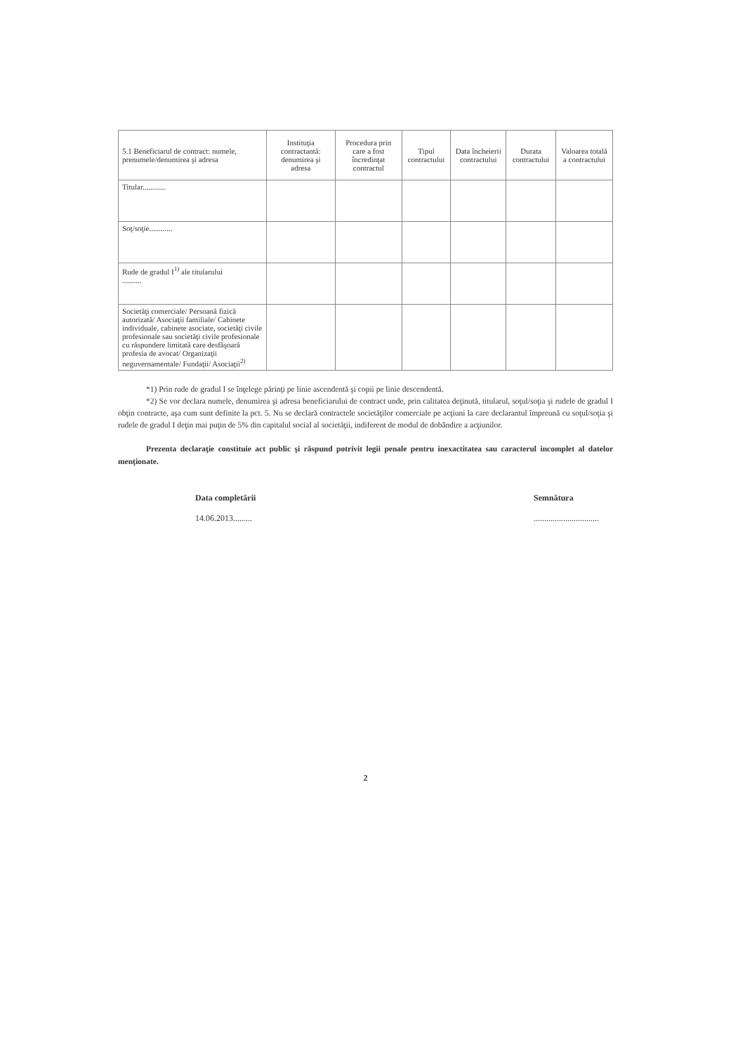| 5.1 Beneficiarul de contract: numele, prenumele/denumirea şi adresa | Instituţia contractantă: denumirea şi adresa | Procedura prin care a fost încredinţat contractul | Tipul contractului | Data încheierii contractului | Durata contractului | Valoarea totală a contractului |
| --- | --- | --- | --- | --- | --- | --- |
| Titular............ | | | | | | |
| Soţ/soţie............ | | | | | | |
| Rude de gradul I<sup>1)</sup> ale titularului .......... | | | | | | |
| Societăţi comerciale/ Persoană fizică autorizată/ Asociaţii familiale/ Cabinete individuale, cabinete asociate, societăţi civile profesionale sau societăţi civile profesionale cu răspundere limitată care desfăşoară profesia de avocat/ Organizaţii neguvernamentale/ Fundaţii/ Asociaţii<sup>2)</sup> | | | | | | |
*1) Prin rude de gradul I se înţelege părinţi pe linie ascendentă şi copii pe linie descendentă.
*2) Se vor declara numele, denumirea şi adresa beneficiarului de contract unde, prin calitatea deţinută, titularul, soţul/soţia şi rudele de gradul I obţin contracte, aşa cum sunt definite la pct. 5. Nu se declară contractele societăţilor comerciale pe acţiuni la care declarantul împreună cu soţul/soţia şi rudele de gradul I deţin mai puţin de 5% din capitalul social al societăţii, indiferent de modul de dobândire a acţiunilor.
Prezenta declaraţie constituie act public şi răspund potrivit legii penale pentru inexactitatea sau caracterul incomplet al datelor menţionate.
Data completării
14.06.2013.........
Semnătura...............................
2